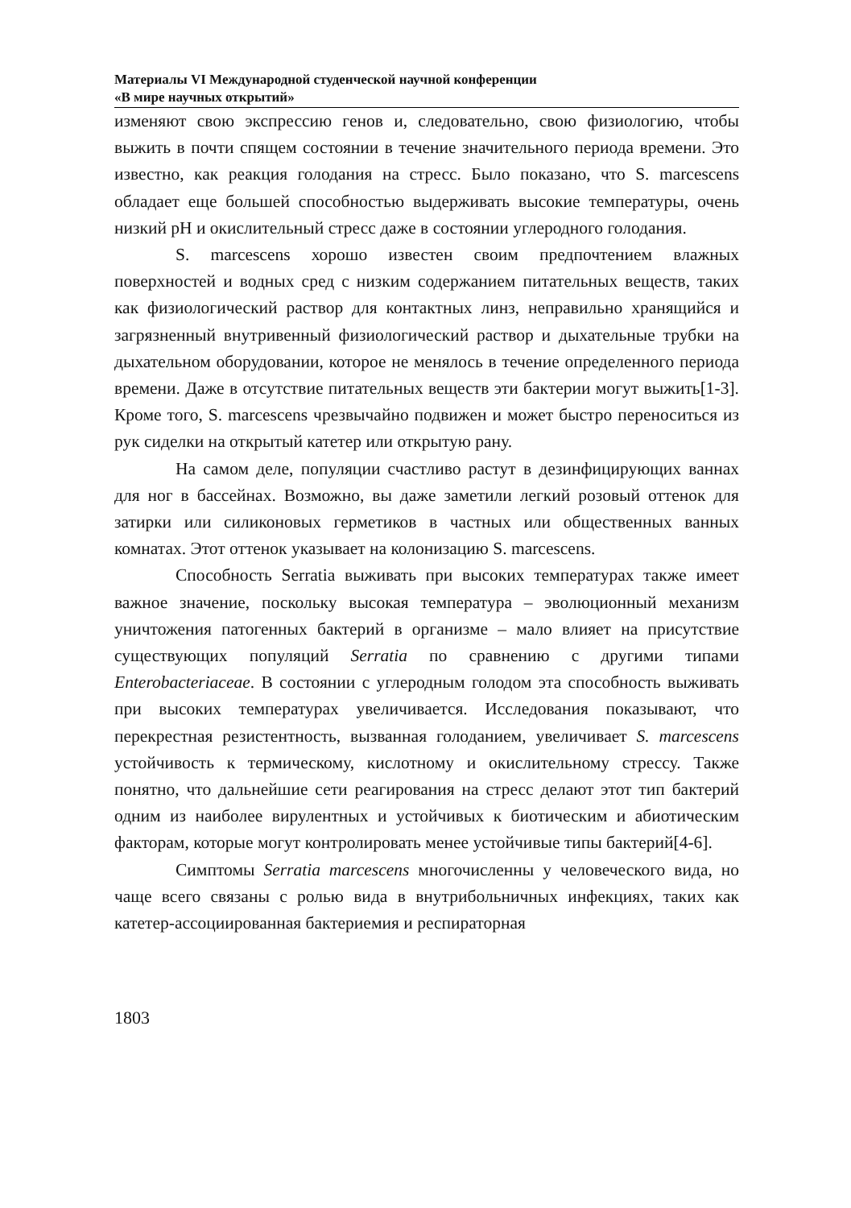Материалы VI Международной студенческой научной конференции
«В мире научных открытий»
изменяют свою экспрессию генов и, следовательно, свою физиологию, чтобы выжить в почти спящем состоянии в течение значительного периода времени. Это известно, как реакция голодания на стресс. Было показано, что S. marcescens обладает еще большей способностью выдерживать высокие температуры, очень низкий pH и окислительный стресс даже в состоянии углеродного голодания.
S. marcescens хорошо известен своим предпочтением влажных поверхностей и водных сред с низким содержанием питательных веществ, таких как физиологический раствор для контактных линз, неправильно хранящийся и загрязненный внутривенный физиологический раствор и дыхательные трубки на дыхательном оборудовании, которое не менялось в течение определенного периода времени. Даже в отсутствие питательных веществ эти бактерии могут выжить[1-3]. Кроме того, S. marcescens чрезвычайно подвижен и может быстро переноситься из рук сиделки на открытый катетер или открытую рану.
На самом деле, популяции счастливо растут в дезинфицирующих ваннах для ног в бассейнах. Возможно, вы даже заметили легкий розовый оттенок для затирки или силиконовых герметиков в частных или общественных ванных комнатах. Этот оттенок указывает на колонизацию S. marcescens.
Способность Serratia выживать при высоких температурах также имеет важное значение, поскольку высокая температура – эволюционный механизм уничтожения патогенных бактерий в организме – мало влияет на присутствие существующих популяций Serratia по сравнению с другими типами Enterobacteriaceae. В состоянии с углеродным голодом эта способность выживать при высоких температурах увеличивается. Исследования показывают, что перекрестная резистентность, вызванная голоданием, увеличивает S. marcescens устойчивость к термическому, кислотному и окислительному стрессу. Также понятно, что дальнейшие сети реагирования на стресс делают этот тип бактерий одним из наиболее вирулентных и устойчивых к биотическим и абиотическим факторам, которые могут контролировать менее устойчивые типы бактерий[4-6].
Симптомы Serratia marcescens многочисленны у человеческого вида, но чаще всего связаны с ролью вида в внутрибольничных инфекциях, таких как катетер-ассоциированная бактериемия и респираторная
1803